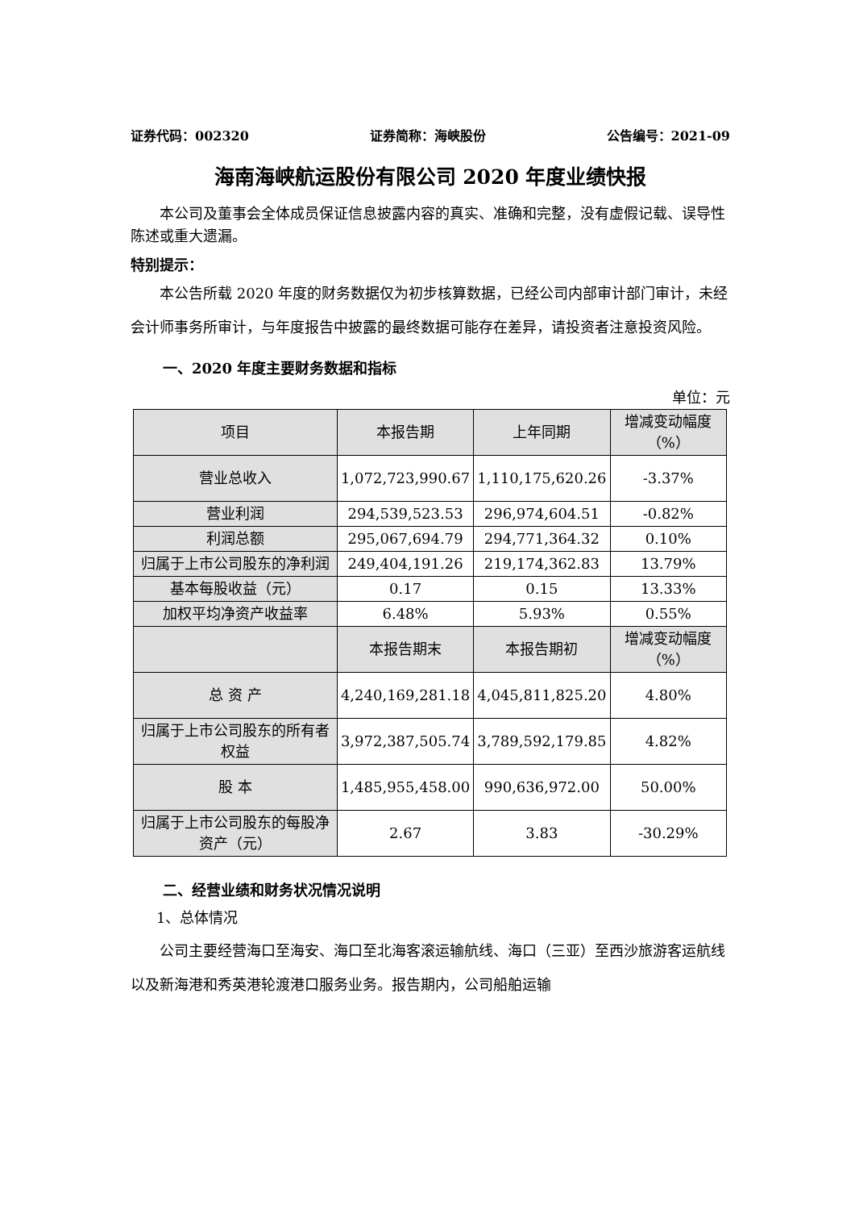证券代码：002320 证券简称：海峡股份 公告编号：2021-09
海南海峡航运股份有限公司 2020 年度业绩快报
本公司及董事会全体成员保证信息披露内容的真实、准确和完整，没有虚假记载、误导性陈述或重大遗漏。
特别提示：
本公告所载 2020 年度的财务数据仅为初步核算数据，已经公司内部审计部门审计，未经会计师事务所审计，与年度报告中披露的最终数据可能存在差异，请投资者注意投资风险。
一、2020 年度主要财务数据和指标
单位：元
| 项目 | 本报告期 | 上年同期 | 增减变动幅度（%） |
| --- | --- | --- | --- |
| 营业总收入 | 1,072,723,990.67 | 1,110,175,620.26 | -3.37% |
| 营业利润 | 294,539,523.53 | 296,974,604.51 | -0.82% |
| 利润总额 | 295,067,694.79 | 294,771,364.32 | 0.10% |
| 归属于上市公司股东的净利润 | 249,404,191.26 | 219,174,362.83 | 13.79% |
| 基本每股收益（元） | 0.17 | 0.15 | 13.33% |
| 加权平均净资产收益率 | 6.48% | 5.93% | 0.55% |
| | 本报告期末 | 本报告期初 | 增减变动幅度（%） |
| 总 资 产 | 4,240,169,281.18 | 4,045,811,825.20 | 4.80% |
| 归属于上市公司股东的所有者权益 | 3,972,387,505.74 | 3,789,592,179.85 | 4.82% |
| 股 本 | 1,485,955,458.00 | 990,636,972.00 | 50.00% |
| 归属于上市公司股东的每股净资产（元） | 2.67 | 3.83 | -30.29% |
二、经营业绩和财务状况情况说明
1、总体情况
公司主要经营海口至海安、海口至北海客滚运输航线、海口（三亚）至西沙旅游客运航线以及新海港和秀英港轮渡港口服务业务。报告期内，公司船舶运输